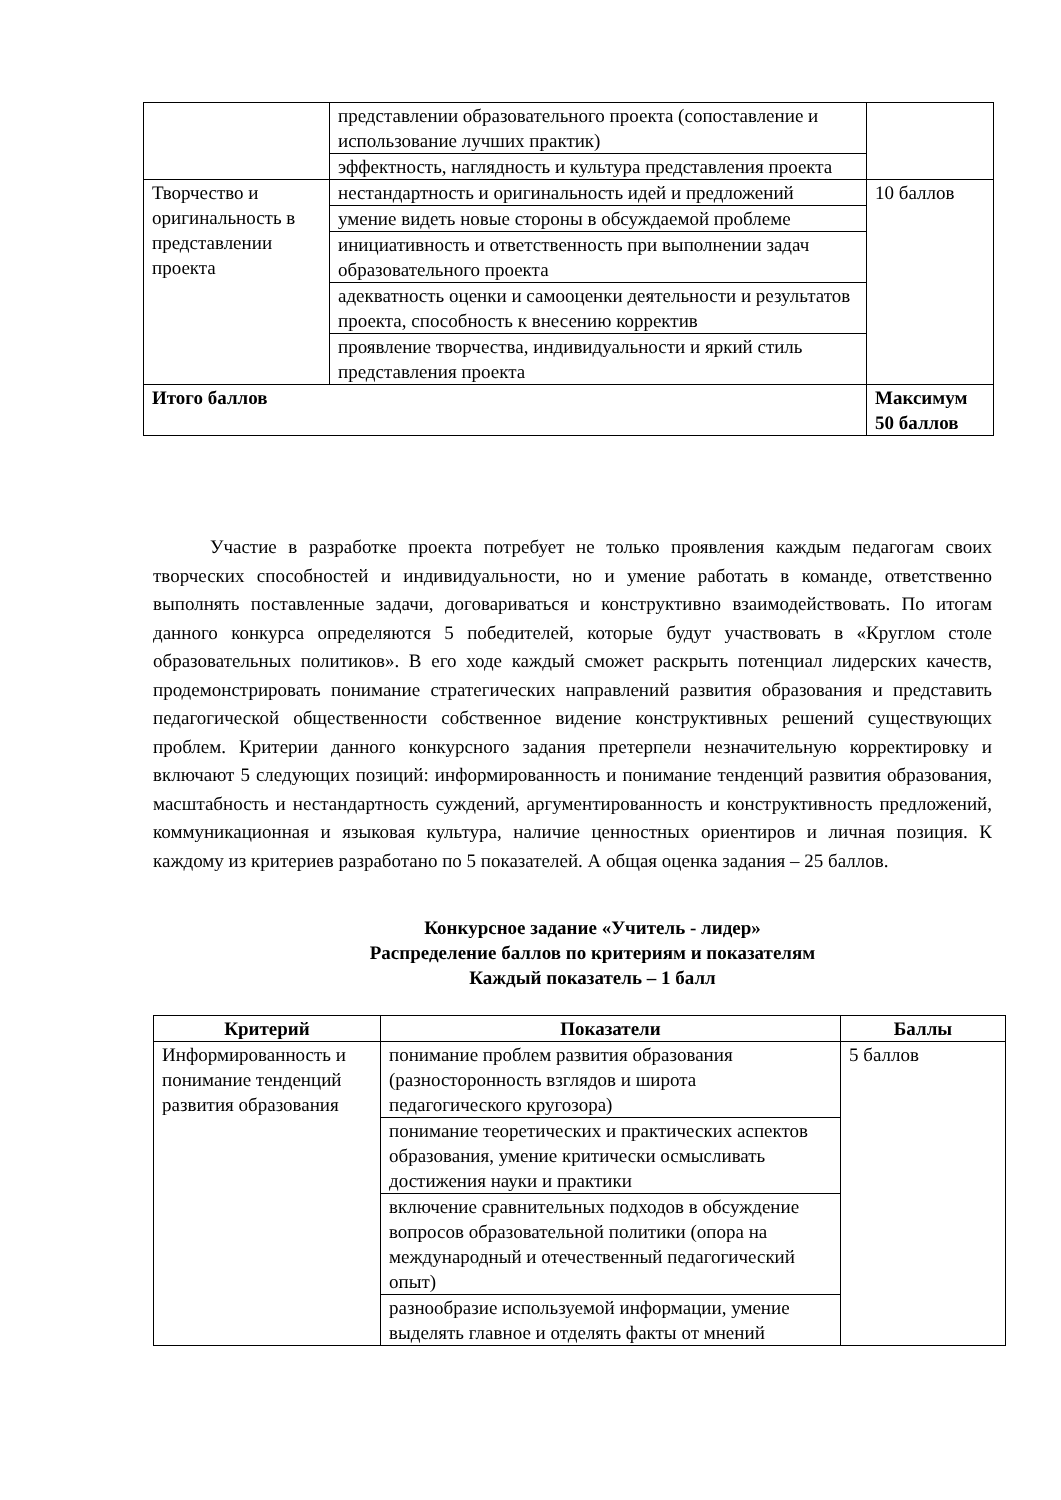| | представлении образовательного проекта (сопоставление и использование лучших практик) | |
| | эффектность, наглядность и культура представления проекта | |
| Творчество и оригинальность в представлении проекта | нестандартность и оригинальность идей и предложений | 10 баллов |
| | умение видеть новые стороны в обсуждаемой проблеме | |
| | инициативность и ответственность при выполнении задач образовательного проекта | |
| | адекватность оценки и самооценки деятельности и результатов проекта, способность к внесению корректив | |
| | проявление творчества, индивидуальности и яркий стиль представления проекта | |
| Итого баллов | | Максимум 50 баллов |
Участие в разработке проекта потребует не только проявления каждым педагогам своих творческих способностей и индивидуальности, но и умение работать в команде, ответственно выполнять поставленные задачи, договариваться и конструктивно взаимодействовать. По итогам данного конкурса определяются 5 победителей, которые будут участвовать в «Круглом столе образовательных политиков». В его ходе каждый сможет раскрыть потенциал лидерских качеств, продемонстрировать понимание стратегических направлений развития образования и представить педагогической общественности собственное видение конструктивных решений существующих проблем. Критерии данного конкурсного задания претерпели незначительную корректировку и включают 5 следующих позиций: информированность и понимание тенденций развития образования, масштабность и нестандартность суждений, аргументированность и конструктивность предложений, коммуникационная и языковая культура, наличие ценностных ориентиров и личная позиция. К каждому из критериев разработано по 5 показателей. А общая оценка задания – 25 баллов.
Конкурсное задание «Учитель - лидер»
Распределение баллов по критериям и показателям
Каждый показатель – 1 балл
| Критерий | Показатели | Баллы |
| --- | --- | --- |
| Информированность и понимание тенденций развития образования | понимание проблем развития образования (разносторонность взглядов и широта педагогического кругозора) | 5 баллов |
| | понимание теоретических и практических аспектов образования, умение критически осмысливать достижения науки и практики | |
| | включение сравнительных подходов в обсуждение вопросов образовательной политики (опора на международный и отечественный педагогический опыт) | |
| | разнообразие используемой информации, умение выделять главное и отделять факты от мнений | |